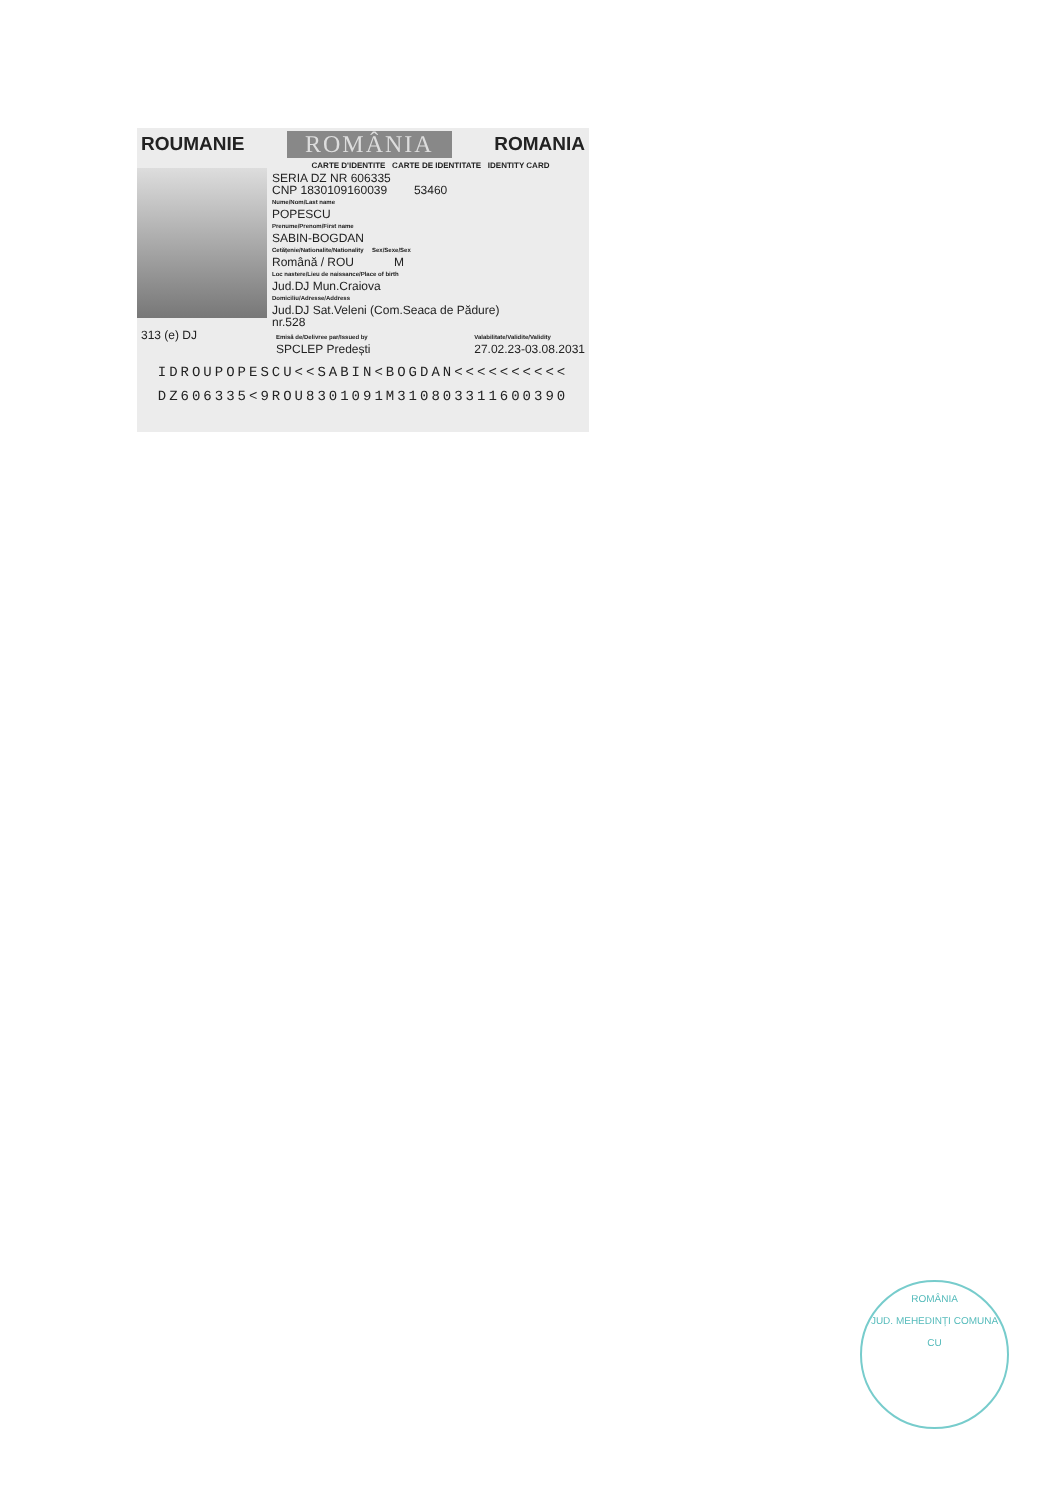ROUMANIE ROMÂNIA ROMANIA
CARTE D'IDENTITE CARTE DE IDENTITATE IDENTITY CARD
SERIA DZ NR 606335
CNP 1830109160039 53460
Nume/Nom/Last name
POPESCU
Prenume/Prenom/First name
SABIN-BOGDAN
Cetățenie/Nationalite/Nationality Sex/Sexe/Sex
Română / ROU M
Loc nastere/Lieu de naissance/Place of birth
Jud.DJ Mun.Craiova
Domiciliu/Adresse/Address
Jud.DJ Sat.Veleni (Com.Seaca de Pădure)
nr.528
313 (e) DJ Emisă de/Delivree par/Issued by
SPCLEP Predești Valabilitate/Validite/Validity
27.02.23-03.08.2031
IDROUPOPESCU<<SABIN<BOGDAN<<<<<<<<<<
DZ606335<9ROU8301091M310803311600390
ROMÂNIA
JUD. MEHEDINȚI COMUNA
CU